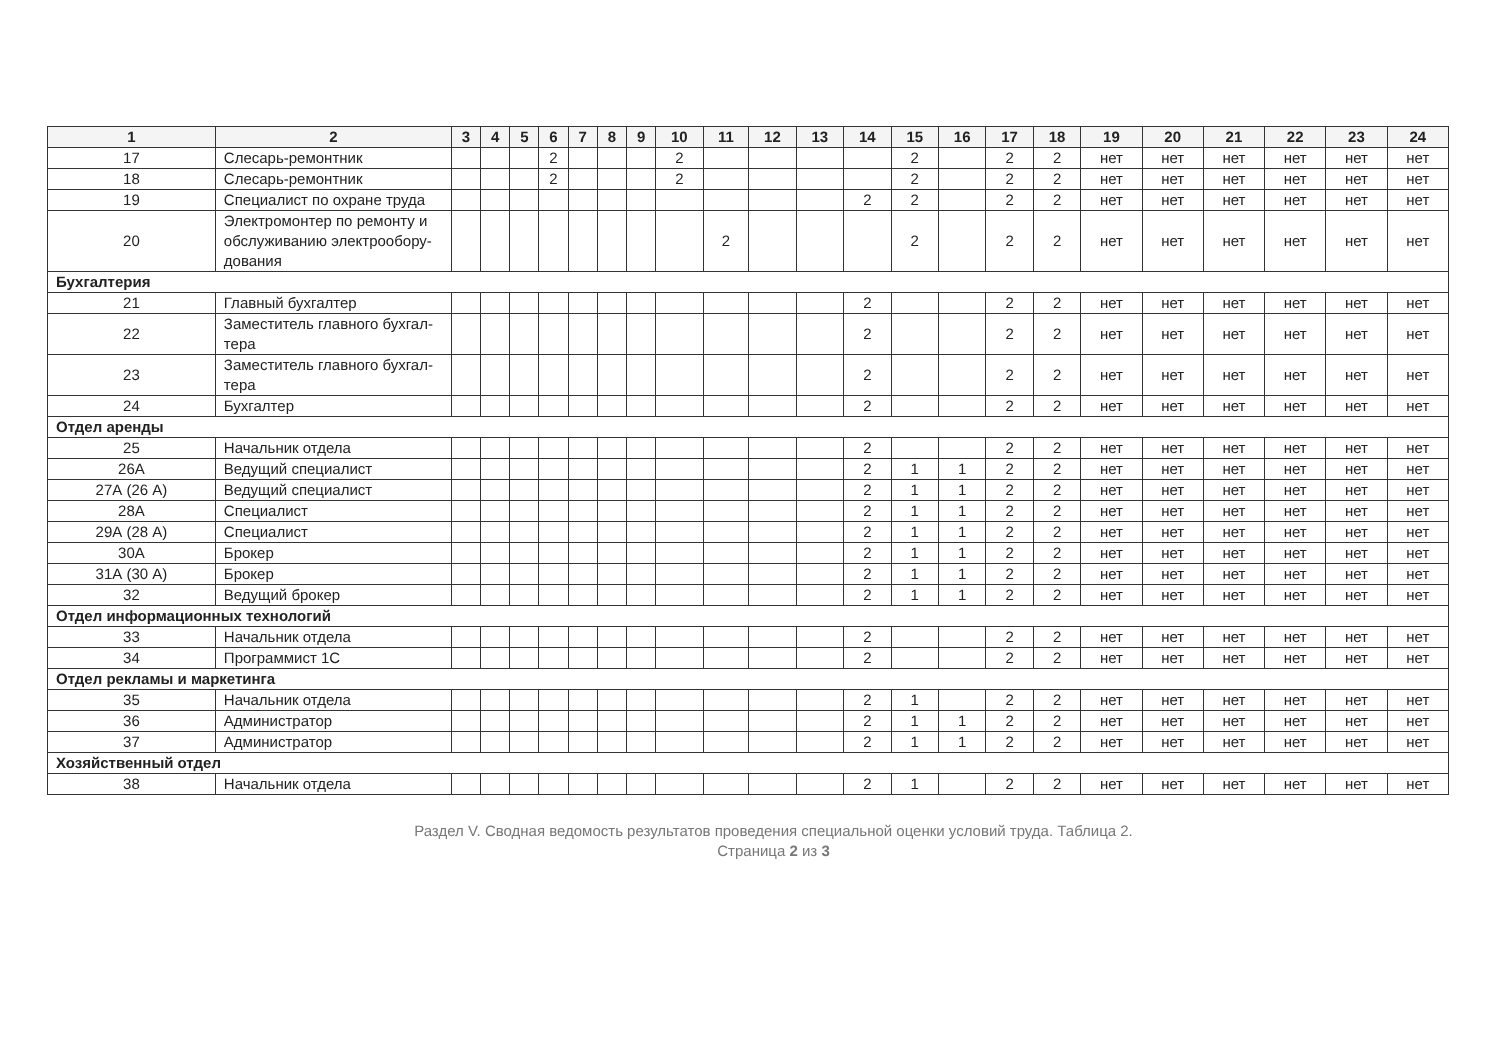| 1 | 2 | 3 | 4 | 5 | 6 | 7 | 8 | 9 | 10 | 11 | 12 | 13 | 14 | 15 | 16 | 17 | 18 | 19 | 20 | 21 | 22 | 23 | 24 |
| --- | --- | --- | --- | --- | --- | --- | --- | --- | --- | --- | --- | --- | --- | --- | --- | --- | --- | --- | --- | --- | --- | --- | --- |
| 17 | Слесарь-ремонтник | | | | 2 | | | | 2 | | | | | 2 | | 2 | 2 | нет | нет | нет | нет | нет | нет |
| 18 | Слесарь-ремонтник | | | | 2 | | | | 2 | | | | | 2 | | 2 | 2 | нет | нет | нет | нет | нет | нет |
| 19 | Специалист по охране труда | | | | | | | | | | | | 2 | 2 | | 2 | 2 | нет | нет | нет | нет | нет | нет |
| 20 | Электромонтер по ремонту и обслуживанию электрообору-дования | | | | | | | | | 2 | | | | 2 | | 2 | 2 | нет | нет | нет | нет | нет | нет |
| Бухгалтерия | | | | | | | | | | | | | | | | | | | | | | | |
| 21 | Главный бухгалтер | | | | | | | | | | | | 2 | | | 2 | 2 | нет | нет | нет | нет | нет | нет |
| 22 | Заместитель главного бухгал-тера | | | | | | | | | | | | 2 | | | 2 | 2 | нет | нет | нет | нет | нет | нет |
| 23 | Заместитель главного бухгал-тера | | | | | | | | | | | | 2 | | | 2 | 2 | нет | нет | нет | нет | нет | нет |
| 24 | Бухгалтер | | | | | | | | | | | | 2 | | | 2 | 2 | нет | нет | нет | нет | нет | нет |
| Отдел аренды | | | | | | | | | | | | | | | | | | | | | | | |
| 25 | Начальник отдела | | | | | | | | | | | | 2 | | | 2 | 2 | нет | нет | нет | нет | нет | нет |
| 26А | Ведущий специалист | | | | | | | | | | | | 2 | 1 | 1 | 2 | 2 | нет | нет | нет | нет | нет | нет |
| 27А (26 А) | Ведущий специалист | | | | | | | | | | | | 2 | 1 | 1 | 2 | 2 | нет | нет | нет | нет | нет | нет |
| 28А | Специалист | | | | | | | | | | | | 2 | 1 | 1 | 2 | 2 | нет | нет | нет | нет | нет | нет |
| 29А (28 А) | Специалист | | | | | | | | | | | | 2 | 1 | 1 | 2 | 2 | нет | нет | нет | нет | нет | нет |
| 30А | Брокер | | | | | | | | | | | | 2 | 1 | 1 | 2 | 2 | нет | нет | нет | нет | нет | нет |
| 31А (30 А) | Брокер | | | | | | | | | | | | 2 | 1 | 1 | 2 | 2 | нет | нет | нет | нет | нет | нет |
| 32 | Ведущий брокер | | | | | | | | | | | | 2 | 1 | 1 | 2 | 2 | нет | нет | нет | нет | нет | нет |
| Отдел информационных технологий | | | | | | | | | | | | | | | | | | | | | | | |
| 33 | Начальник отдела | | | | | | | | | | | | 2 | | | 2 | 2 | нет | нет | нет | нет | нет | нет |
| 34 | Программист 1С | | | | | | | | | | | | 2 | | | 2 | 2 | нет | нет | нет | нет | нет | нет |
| Отдел рекламы и маркетинга | | | | | | | | | | | | | | | | | | | | | | | |
| 35 | Начальник отдела | | | | | | | | | | | | 2 | 1 | | 2 | 2 | нет | нет | нет | нет | нет | нет |
| 36 | Администратор | | | | | | | | | | | | 2 | 1 | 1 | 2 | 2 | нет | нет | нет | нет | нет | нет |
| 37 | Администратор | | | | | | | | | | | | 2 | 1 | 1 | 2 | 2 | нет | нет | нет | нет | нет | нет |
| Хозяйственный отдел | | | | | | | | | | | | | | | | | | | | | | | |
| 38 | Начальник отдела | | | | | | | | | | | | 2 | 1 | | 2 | 2 | нет | нет | нет | нет | нет | нет |
Раздел V. Сводная ведомость результатов проведения специальной оценки условий труда. Таблица 2.
Страница 2 из 3